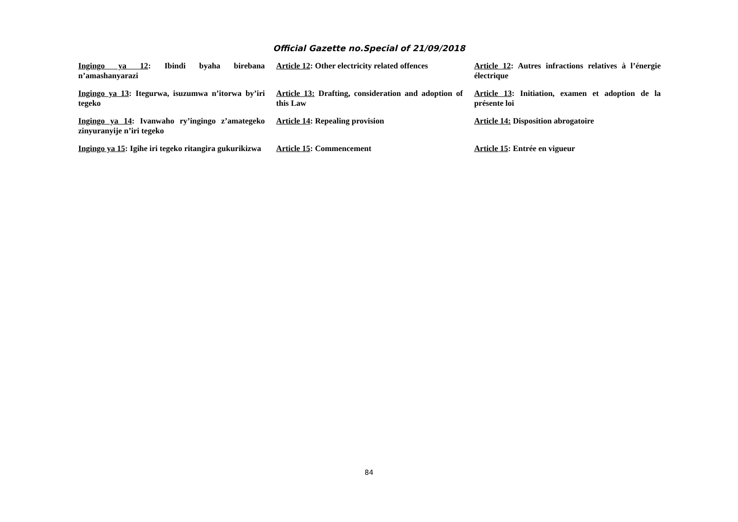Official Gazette no.Special of 21/09/2018
Ingingo ya 12: Ibindi byaha birebana n’amashanyarazi
Article 12: Other electricity related offences
Article 12: Autres infractions relatives à l’énergie électrique
Ingingo ya 13: Itegurwa, isuzumwa n’itorwa by’iri tegeko
Article 13: Drafting, consideration and adoption of this Law
Article 13: Initiation, examen et adoption de la présente loi
Ingingo ya 14: Ivanwaho ry’ingingo z’amategeko zinyuranyije n’iri tegeko
Article 14: Repealing provision Article 14: Disposition abrogatoire
Ingingo ya 15: Igihe iri tegeko ritangira gukurikizwa
Article 15: Commencement Article 15: Entrée en vigueur
84